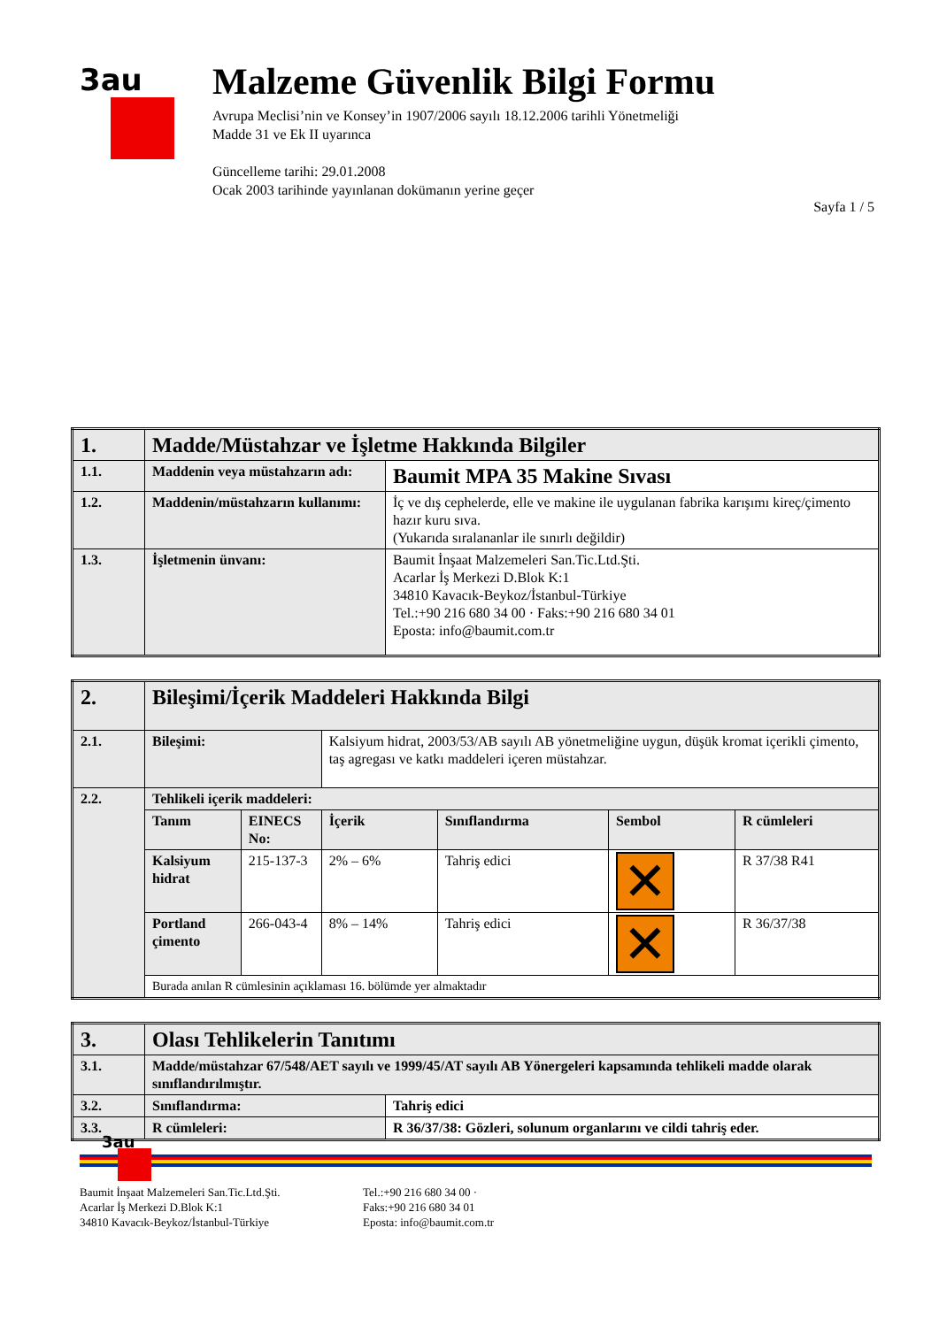3au
Malzeme Güvenlik Bilgi Formu
Avrupa Meclisi’nin ve Konsey’in 1907/2006 sayılı 18.12.2006 tarihli Yönetmeliği
Madde 31 ve Ek II uyarınca
Güncelleme tarihi: 29.01.2008
Ocak 2003 tarihinde yayınlanan dokümanın yerine geçer
Sayfa 1 / 5
| 1. | Madde/Müstahzar ve İşletme Hakkında Bilgiler | |
| 1.1. | Maddenin veya müstahzarın adı: | Baumit MPA 35 Makine Sıvası |
| 1.2. | Maddenin/müstahzarın kullanımı: | İç ve dış cephelerde, elle ve makine ile uygulanan fabrika karışımı kireç/çimento hazır kuru sıva. (Yukarıda sıralananlar ile sınırlı değildir) |
| 1.3. | İşletmenin ünvanı: | Baumit İnşaat Malzemeleri San.Tic.Ltd.Şti. Acarlar İş Merkezi D.Blok K:1 34810 Kavacık-Beykoz/İstanbul-Türkiye Tel.:+90 216 680 34 00 · Faks:+90 216 680 34 01 Eposta: info@baumit.com.tr |
| 2. | Bileşimi/İçerik Maddeleri Hakkında Bilgi | | | | | |
| 2.1. | Bileşimi: | | Kalsiyum hidrat, 2003/53/AB sayılı AB yönetmeliğine uygun, düşük kromat içerikli çimento, taş agregası ve katkı maddeleri içeren müstahzar. | | | |
| 2.2. | Tehlikeli içerik maddeleri: | | | | | |
| | Tanım | EINECS No: | İçerik | Sınıflandırma | Sembol | R cümleleri |
| | Kalsiyum hidrat | 215-137-3 | 2% – 6% | Tahriş edici | ✕ | R 37/38 R41 |
| | Portland çimento | 266-043-4 | 8% – 14% | Tahriş edici | ✕ | R 36/37/38 |
| | Burada anılan R cümlesinin açıklaması 16. bölümde yer almaktadır | | | | | |
| 3. | Olası Tehlikelerin Tanıtımı | |
| 3.1. | Madde/müstahzar 67/548/AET sayılı ve 1999/45/AT sayılı AB Yönergeleri kapsamında tehlikeli madde olarak sınıflandırılmıştır. | |
| 3.2. | Sınıflandırma: | Tahriş edici |
| 3.3. | R cümleleri: | R 36/37/38: Gözleri, solunum organlarını ve cildi tahriş eder. |
3au
Baumit İnşaat Malzemeleri San.Tic.Ltd.Şti.
Acarlar İş Merkezi D.Blok K:1
34810 Kavacık-Beykoz/İstanbul-Türkiye
Tel.:+90 216 680 34 00 ·
Faks:+90 216 680 34 01
Eposta: info@baumit.com.tr